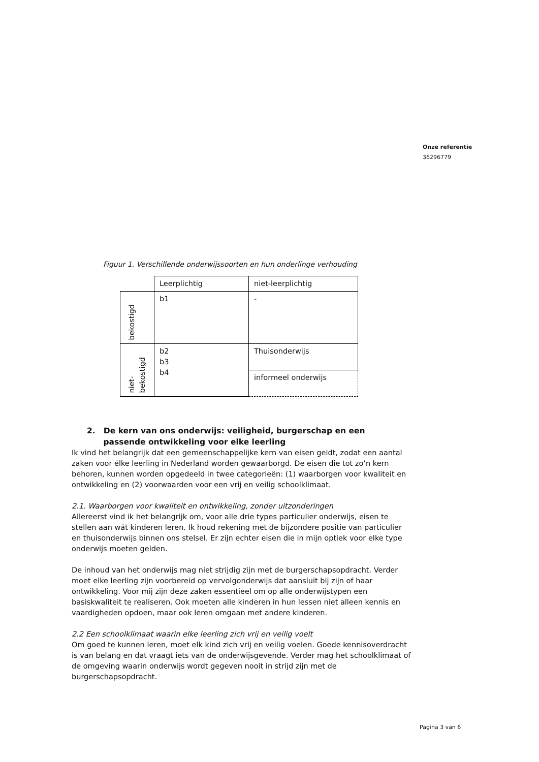Onze referentie
36296779
Figuur 1. Verschillende onderwijssoorten en hun onderlinge verhouding
| | Leerplichtig | niet-leerplichtig |
| bekostigd | b1 | - |
| niet- bekostigd | b2 b3 b4 | Thuisonderwijs |
| | | informeel onderwijs |
2. De kern van ons onderwijs: veiligheid, burgerschap en een
passende ontwikkeling voor elke leerling
Ik vind het belangrijk dat een gemeenschappelijke kern van eisen geldt, zodat een aantal zaken voor élke leerling in Nederland worden gewaarborgd. De eisen die tot zo’n kern behoren, kunnen worden opgedeeld in twee categorieën: (1) waarborgen voor kwaliteit en ontwikkeling en (2) voorwaarden voor een vrij en veilig schoolklimaat.
2.1. Waarborgen voor kwaliteit en ontwikkeling, zonder uitzonderingen
Allereerst vind ik het belangrijk om, voor alle drie types particulier onderwijs, eisen te stellen aan wát kinderen leren. Ik houd rekening met de bijzondere positie van particulier en thuisonderwijs binnen ons stelsel. Er zijn echter eisen die in mijn optiek voor elke type onderwijs moeten gelden.
De inhoud van het onderwijs mag niet strijdig zijn met de burgerschapsopdracht. Verder moet elke leerling zijn voorbereid op vervolgonderwijs dat aansluit bij zijn of haar ontwikkeling. Voor mij zijn deze zaken essentieel om op alle onderwijstypen een basiskwaliteit te realiseren. Ook moeten alle kinderen in hun lessen niet alleen kennis en vaardigheden opdoen, maar ook leren omgaan met andere kinderen.
2.2 Een schoolklimaat waarin elke leerling zich vrij en veilig voelt
Om goed te kunnen leren, moet elk kind zich vrij en veilig voelen. Goede kennisoverdracht is van belang en dat vraagt iets van de onderwijsgevende. Verder mag het schoolklimaat of de omgeving waarin onderwijs wordt gegeven nooit in strijd zijn met de burgerschapsopdracht.
Pagina 3 van 6